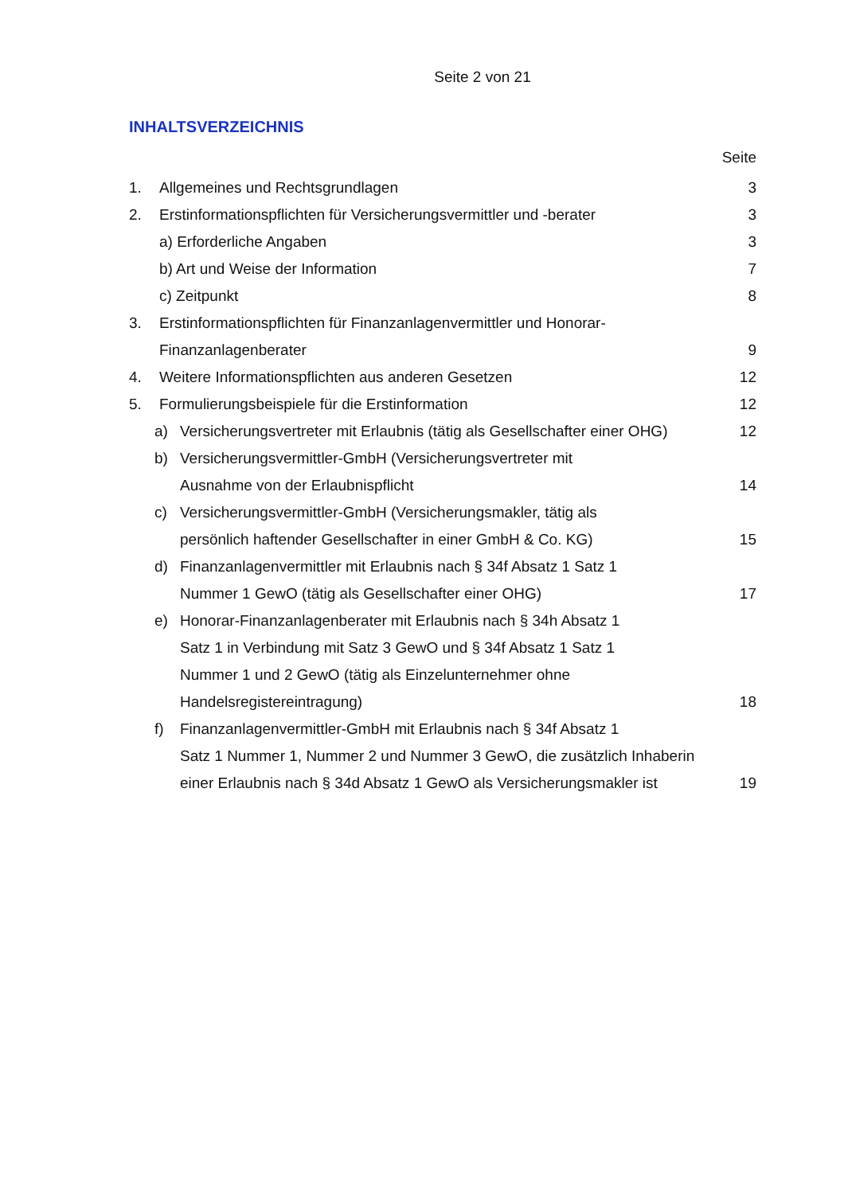Seite 2 von 21
INHALTSVERZEICHNIS
Seite
1. Allgemeines und Rechtsgrundlagen 3
2. Erstinformationspflichten für Versicherungsvermittler und -berater 3
a) Erforderliche Angaben 3
b) Art und Weise der Information 7
c) Zeitpunkt 8
3. Erstinformationspflichten für Finanzanlagenvermittler und Honorar-
Finanzanlagenberater
9
4. Weitere Informationspflichten aus anderen Gesetzen 12
5. Formulierungsbeispiele für die Erstinformation 12
a) Versicherungsvertreter mit Erlaubnis (tätig als Gesellschafter einer OHG) 12
b) Versicherungsvermittler-GmbH (Versicherungsvertreter mit
Ausnahme von der Erlaubnispflicht
14
c) Versicherungsvermittler-GmbH (Versicherungsmakler, tätig als
persönlich haftender Gesellschafter in einer GmbH & Co. KG)
15
d) Finanzanlagenvermittler mit Erlaubnis nach § 34f Absatz 1 Satz 1
Nummer 1 GewO (tätig als Gesellschafter einer OHG)
17
e) Honorar-Finanzanlagenberater mit Erlaubnis nach § 34h Absatz 1
Satz 1 in Verbindung mit Satz 3 GewO und § 34f Absatz 1 Satz 1
Nummer 1 und 2 GewO (tätig als Einzelunternehmer ohne
Handelsregistereintragung)
18
f) Finanzanlagenvermittler-GmbH mit Erlaubnis nach § 34f Absatz 1
Satz 1 Nummer 1, Nummer 2 und Nummer 3 GewO, die zusätzlich Inhaberin
einer Erlaubnis nach § 34d Absatz 1 GewO als Versicherungsmakler ist
19